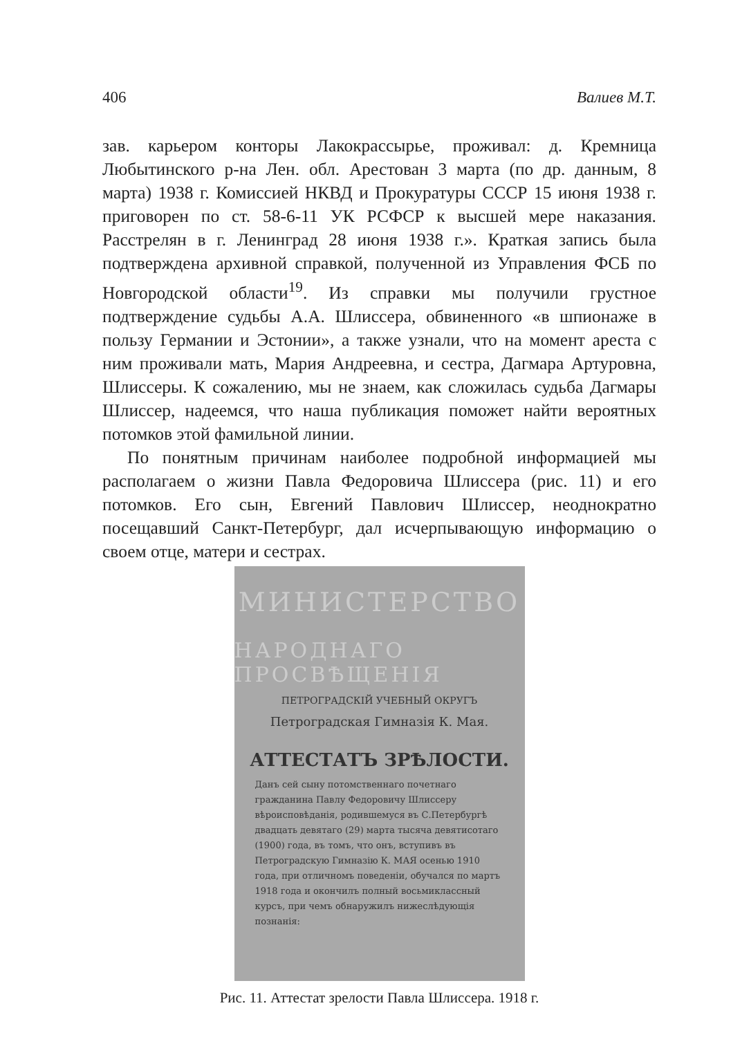406 Валиев М.Т.
зав. карьером конторы Лакокрассырье, проживал: д. Кремница Любытинского р-на Лен. обл. Арестован 3 марта (по др. данным, 8 марта) 1938 г. Комиссией НКВД и Прокуратуры СССР 15 июня 1938 г. приговорен по ст. 58-6-11 УК РСФСР к высшей мере наказания. Расстрелян в г. Ленинград 28 июня 1938 г.». Краткая запись была подтверждена архивной справкой, полученной из Управления ФСБ по Новгородской области<sup>19</sup>. Из справки мы получили грустное подтверждение судьбы А.А. Шлиссера, обвиненного «в шпионаже в пользу Германии и Эстонии», а также узнали, что на момент ареста с ним проживали мать, Мария Андреевна, и сестра, Дагмара Артуровна, Шлиссеры. К сожалению, мы не знаем, как сложилась судьба Дагмары Шлиссер, надеемся, что наша публикация поможет найти вероятных потомков этой фамильной линии.
По понятным причинам наиболее подробной информацией мы располагаем о жизни Павла Федоровича Шлиссера (рис. 11) и его потомков. Его сын, Евгений Павлович Шлиссер, неоднократно посещавший Санкт-Петербург, дал исчерпывающую информацию о своем отце, матери и сестрах.
МИНИСТЕРСТВО
НАРОДНАГО ПРОСВѢЩЕНІЯ
ПЕТРОГРАДСКІЙ УЧЕБНЫЙ ОКРУГЪ
Петроградская Гимназія К. Мая.
АТТЕСТАТЪ ЗРѢЛОСТИ.
Данъ сей сыну потомственнаго почетнаго гражданина Павлу Федоровичу Шлиссеру вѣроисповѣданія, родившемуся въ С.Петербургѣ двадцать девятаго (29) марта тысяча девятисотаго (1900) года, въ томъ, что онъ, вступивъ въ Петроградскую Гимназію К. МАЯ осенью 1910 года, при отличномъ поведеніи, обучался по мартъ 1918 года и окончилъ полный восьмиклассный курсъ, при чемъ обнаружилъ нижеслѣдующія познанія:
Рис. 11. Аттестат зрелости Павла Шлиссера. 1918 г.